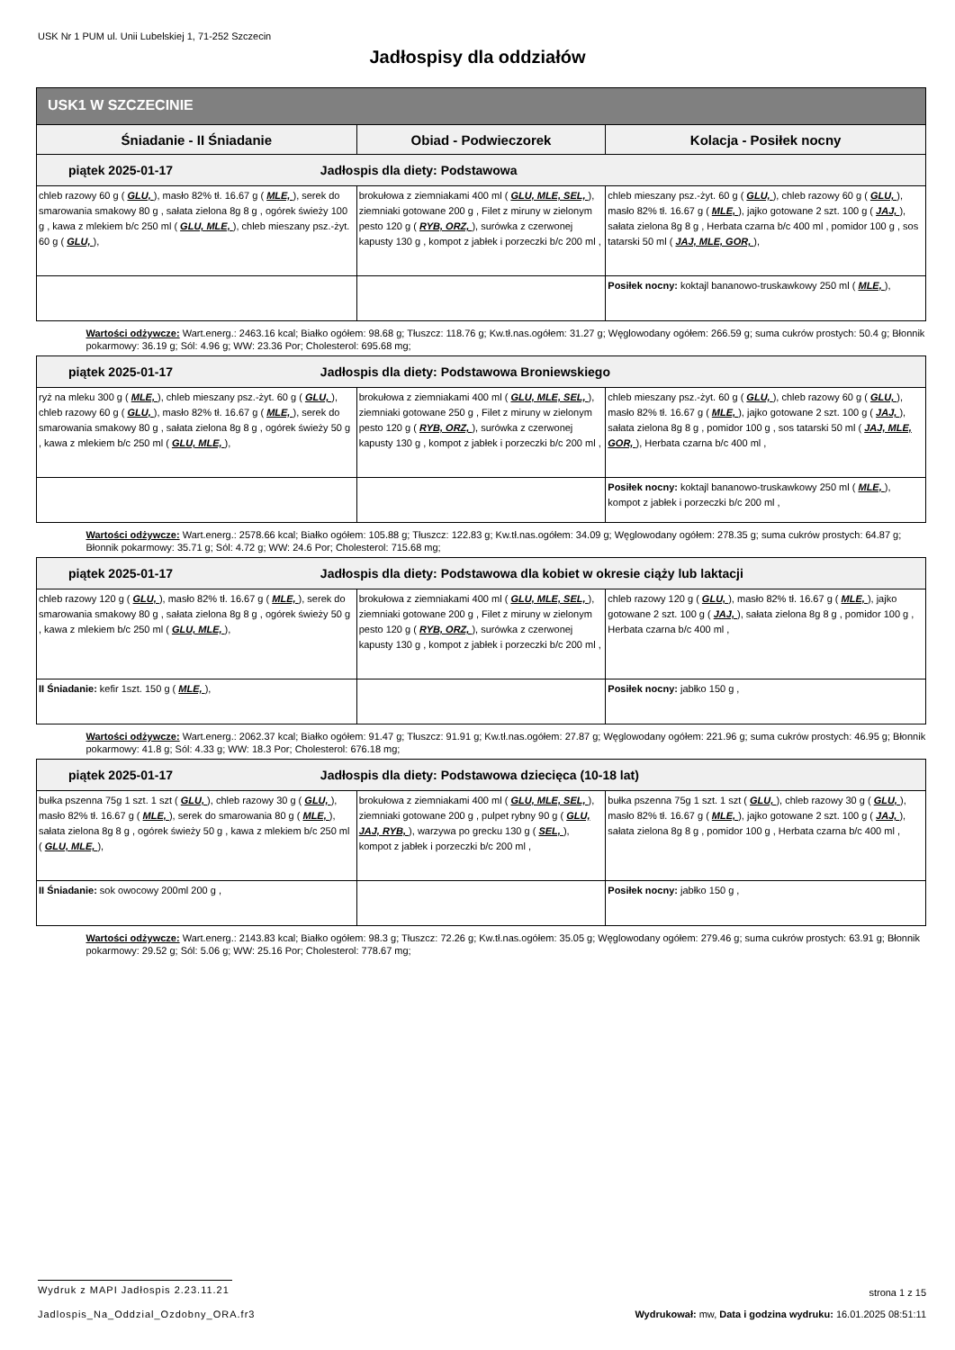USK Nr 1 PUM ul. Unii Lubelskiej 1, 71-252 Szczecin
Jadłospisy dla oddziałów
| USK1 W SZCZECINIE | | |
| --- | --- | --- |
| Śniadanie - II Śniadanie | Obiad - Podwieczorek | Kolacja - Posiłek nocny |
| piątek 2025-01-17 Jadłospis dla diety: Podstawowa | | |
| chleb razowy 60 g ( GLU, ), masło 82% tł. 16.67 g ( MLE, ), serek do smarowania smakowy 80 g , sałata zielona 8g 8 g , ogórek świeży 100 g , kawa z mlekiem b/c 250 ml ( GLU, MLE, ), chleb mieszany psz.-żyt. 60 g ( GLU, ), | brokułowa z ziemniakami 400 ml ( GLU, MLE, SEL, ), ziemniaki gotowane 200 g , Filet z miruny w zielonym pesto 120 g ( RYB, ORZ, ), surówka z czerwonej kapusty 130 g , kompot z jabłek i porzeczki b/c 200 ml , | chleb mieszany psz.-żyt. 60 g ( GLU, ), chleb razowy 60 g ( GLU, ), masło 82% tł. 16.67 g ( MLE, ), jajko gotowane 2 szt. 100 g ( JAJ, ), sałata zielona 8g 8 g , Herbata czarna b/c 400 ml , pomidor 100 g , sos tatarski 50 ml ( JAJ, MLE, GOR, ), |
| | | Posiłek nocny: koktajl bananowo-truskawkowy 250 ml ( MLE, ), |
| Wartości odżywcze: Wart.energ.: 2463.16 kcal; Białko ogółem: 98.68 g; Tłuszcz: 118.76 g; Kw.tł.nas.ogółem: 31.27 g; Węglowodany ogółem: 266.59 g; suma cukrów prostych: 50.4 g; Błonnik pokarmowy: 36.19 g; Sól: 4.96 g; WW: 23.36 Por; Cholesterol: 695.68 mg; | | |
| piątek 2025-01-17 Jadłospis dla diety: Podstawowa Broniewskiego | | |
| ryż na mleku 300 g ( MLE, ), chleb mieszany psz.-żyt. 60 g ( GLU, ), chleb razowy 60 g ( GLU, ), masło 82% tł. 16.67 g ( MLE, ), serek do smarowania smakowy 80 g , sałata zielona 8g 8 g , ogórek świeży 50 g , kawa z mlekiem b/c 250 ml ( GLU, MLE, ), | brokułowa z ziemniakami 400 ml ( GLU, MLE, SEL, ), ziemniaki gotowane 250 g , Filet z miruny w zielonym pesto 120 g ( RYB, ORZ, ), surówka z czerwonej kapusty 130 g , kompot z jabłek i porzeczki b/c 200 ml , | chleb mieszany psz.-żyt. 60 g ( GLU, ), chleb razowy 60 g ( GLU, ), masło 82% tł. 16.67 g ( MLE, ), jajko gotowane 2 szt. 100 g ( JAJ, ), sałata zielona 8g 8 g , pomidor 100 g , sos tatarski 50 ml ( JAJ, MLE, GOR, ), Herbata czarna b/c 400 ml , |
| | | Posiłek nocny: koktajl bananowo-truskawkowy 250 ml ( MLE, ), kompot z jabłek i porzeczki b/c 200 ml , |
| Wartości odżywcze: Wart.energ.: 2578.66 kcal; Białko ogółem: 105.88 g; Tłuszcz: 122.83 g; Kw.tł.nas.ogółem: 34.09 g; Węglowodany ogółem: 278.35 g; suma cukrów prostych: 64.87 g; Błonnik pokarmowy: 35.71 g; Sól: 4.72 g; WW: 24.6 Por; Cholesterol: 715.68 mg; | | |
| piątek 2025-01-17 Jadłospis dla diety: Podstawowa dla kobiet w okresie ciąży lub laktacji | | |
| chleb razowy 120 g ( GLU, ), masło 82% tł. 16.67 g ( MLE, ), serek do smarowania smakowy 80 g , sałata zielona 8g 8 g , ogórek świeży 50 g , kawa z mlekiem b/c 250 ml ( GLU, MLE, ), | brokułowa z ziemniakami 400 ml ( GLU, MLE, SEL, ), ziemniaki gotowane 200 g , Filet z miruny w zielonym pesto 120 g ( RYB, ORZ, ), surówka z czerwonej kapusty 130 g , kompot z jabłek i porzeczki b/c 200 ml , | chleb razowy 120 g ( GLU, ), masło 82% tł. 16.67 g ( MLE, ), jajko gotowane 2 szt. 100 g ( JAJ, ), sałata zielona 8g 8 g , pomidor 100 g , Herbata czarna b/c 400 ml , |
| II Śniadanie: kefir 1szt. 150 g ( MLE, ), | | Posiłek nocny: jabłko 150 g , |
| Wartości odżywcze: Wart.energ.: 2062.37 kcal; Białko ogółem: 91.47 g; Tłuszcz: 91.91 g; Kw.tł.nas.ogółem: 27.87 g; Węglowodany ogółem: 221.96 g; suma cukrów prostych: 46.95 g; Błonnik pokarmowy: 41.8 g; Sól: 4.33 g; WW: 18.3 Por; Cholesterol: 676.18 mg; | | |
| piątek 2025-01-17 Jadłospis dla diety: Podstawowa dziecięca (10-18 lat) | | |
| bułka pszenna 75g 1 szt. 1 szt ( GLU, ), chleb razowy 30 g ( GLU, ), masło 82% tł. 16.67 g ( MLE, ), serek do smarowania 80 g ( MLE, ), sałata zielona 8g 8 g , ogórek świeży 50 g , kawa z mlekiem b/c 250 ml ( GLU, MLE, ), | brokułowa z ziemniakami 400 ml ( GLU, MLE, SEL, ), ziemniaki gotowane 200 g , pulpet rybny 90 g ( GLU, JAJ, RYB, ), warzywa po grecku 130 g ( SEL, ), kompot z jabłek i porzeczki b/c 200 ml , | bułka pszenna 75g 1 szt. 1 szt ( GLU, ), chleb razowy 30 g ( GLU, ), masło 82% tł. 16.67 g ( MLE, ), jajko gotowane 2 szt. 100 g ( JAJ, ), sałata zielona 8g 8 g , pomidor 100 g , Herbata czarna b/c 400 ml , |
| II Śniadanie: sok owocowy 200ml 200 g , | | Posiłek nocny: jabłko 150 g , |
| Wartości odżywcze: Wart.energ.: 2143.83 kcal; Białko ogółem: 98.3 g; Tłuszcz: 72.26 g; Kw.tł.nas.ogółem: 35.05 g; Węglowodany ogółem: 279.46 g; suma cukrów prostych: 63.91 g; Błonnik pokarmowy: 29.52 g; Sól: 5.06 g; WW: 25.16 Por; Cholesterol: 778.67 mg; | | |
Wydruk z MAPI Jadłospis 2.23.11.21 strona 1 z 15
Jadlospis_Na_Oddzial_Ozdobny_ORA.fr3 Wydrukował: mw, Data i godzina wydruku: 16.01.2025 08:51:11